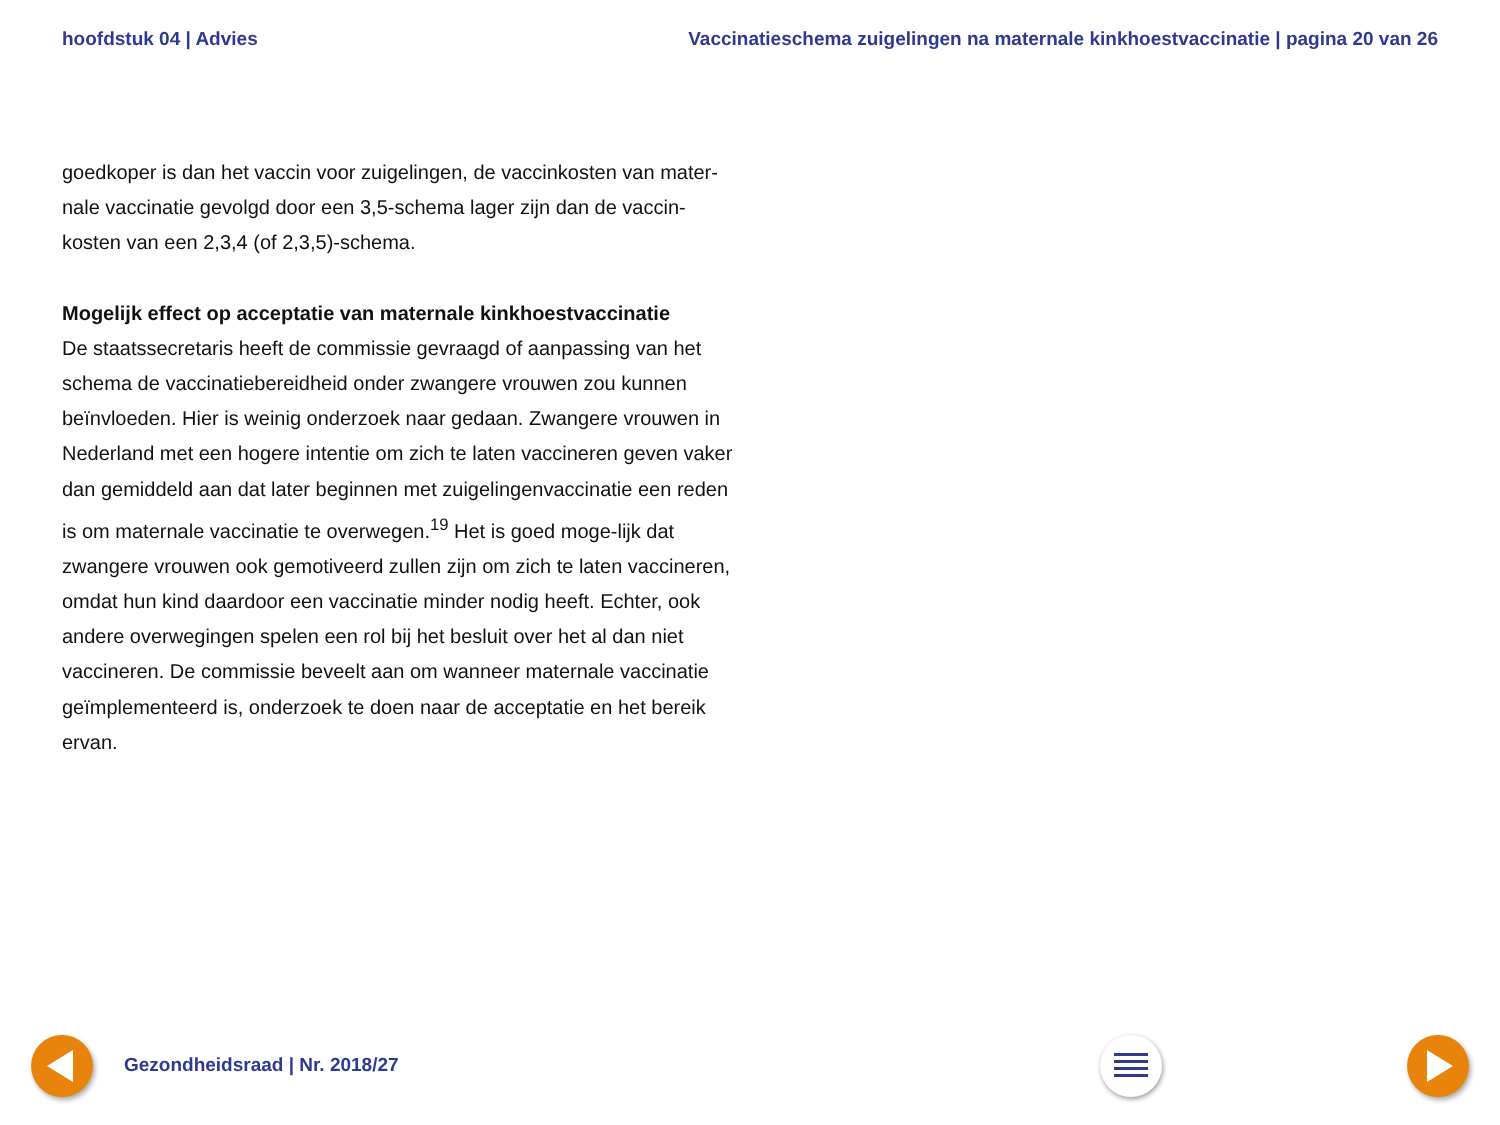hoofdstuk 04 | Advies Vaccinatieschema zuigelingen na maternale kinkhoestvaccinatie | pagina 20 van 26
goedkoper is dan het vaccin voor zuigelingen, de vaccinkosten van mater-nale vaccinatie gevolgd door een 3,5-schema lager zijn dan de vaccin-kosten van een 2,3,4 (of 2,3,5)-schema.
Mogelijk effect op acceptatie van maternale kinkhoestvaccinatie
De staatssecretaris heeft de commissie gevraagd of aanpassing van het schema de vaccinatiebereidheid onder zwangere vrouwen zou kunnen beïnvloeden. Hier is weinig onderzoek naar gedaan. Zwangere vrouwen in Nederland met een hogere intentie om zich te laten vaccineren geven vaker dan gemiddeld aan dat later beginnen met zuigelingenvaccinatie een reden is om maternale vaccinatie te overwegen.<sup>19</sup> Het is goed moge-lijk dat zwangere vrouwen ook gemotiveerd zullen zijn om zich te laten vaccineren, omdat hun kind daardoor een vaccinatie minder nodig heeft. Echter, ook andere overwegingen spelen een rol bij het besluit over het al dan niet vaccineren. De commissie beveelt aan om wanneer maternale vaccinatie geïmplementeerd is, onderzoek te doen naar de acceptatie en het bereik ervan.
Gezondheidsraad | Nr. 2018/27